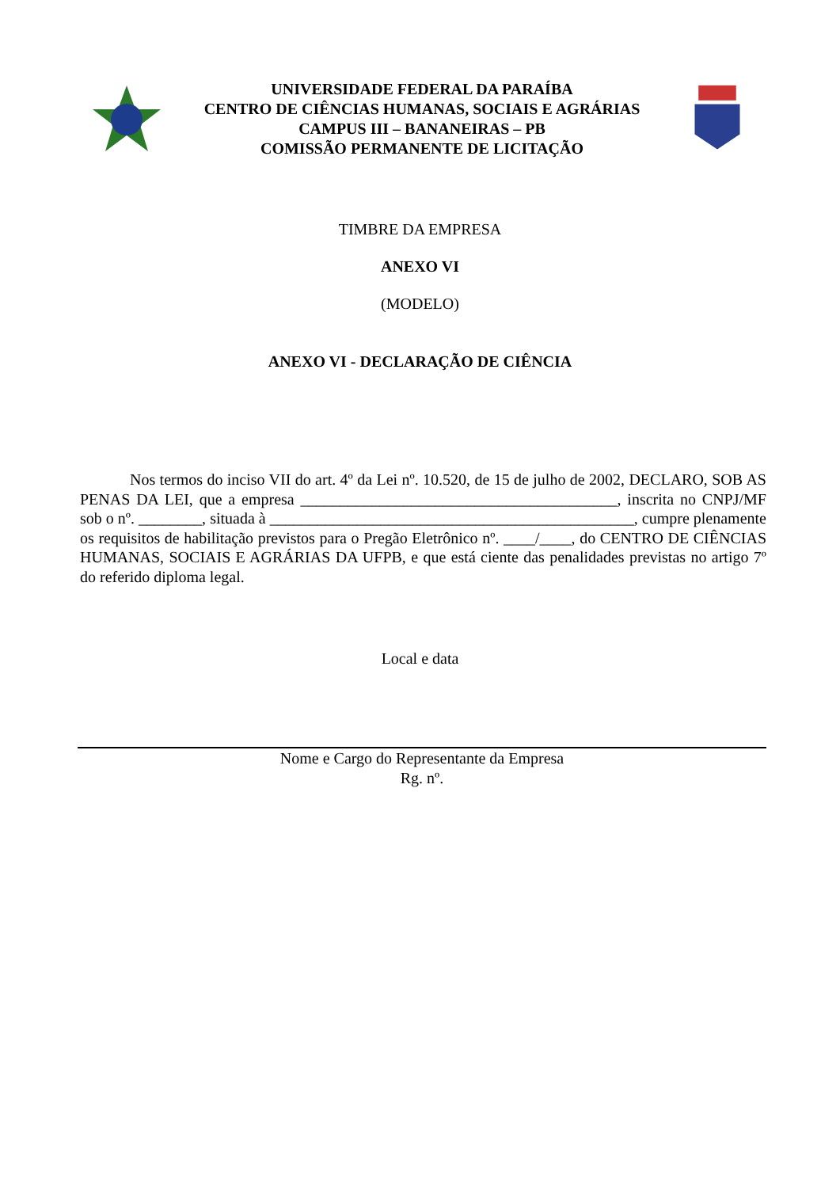UNIVERSIDADE FEDERAL DA PARAÍBA
CENTRO DE CIÊNCIAS HUMANAS, SOCIAIS E AGRÁRIAS
CAMPUS III – BANANEIRAS – PB
COMISSÃO PERMANENTE DE LICITAÇÃO
TIMBRE DA EMPRESA
ANEXO VI
(MODELO)
ANEXO VI - DECLARAÇÃO DE CIÊNCIA
Nos termos do inciso VII do art. 4º da Lei nº. 10.520, de 15 de julho de 2002, DECLARO, SOB AS PENAS DA LEI, que a empresa ________________________________________, inscrita no CNPJ/MF sob o nº. ________, situada à ______________________________________________, cumpre plenamente os requisitos de habilitação previstos para o Pregão Eletrônico nº. ____/____, do CENTRO DE CIÊNCIAS HUMANAS, SOCIAIS E AGRÁRIAS DA UFPB, e que está ciente das penalidades previstas no artigo 7º do referido diploma legal.
Local e data
Nome e Cargo do Representante da Empresa
Rg. nº.